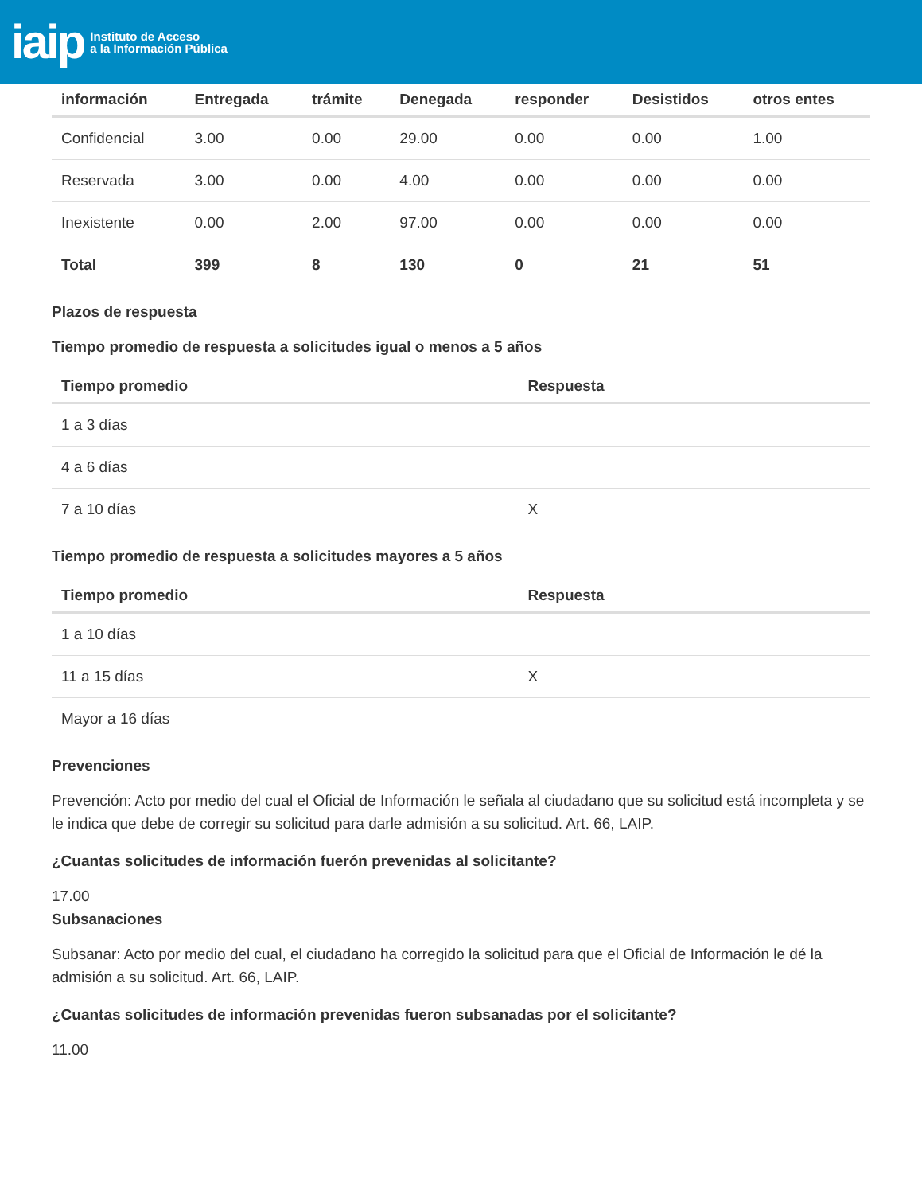iaip Instituto de Acceso
a la Información Pública
| información | Entregada | trámite | Denegada | responder | Desistidos | otros entes |
| --- | --- | --- | --- | --- | --- | --- |
| Confidencial | 3.00 | 0.00 | 29.00 | 0.00 | 0.00 | 1.00 |
| Reservada | 3.00 | 0.00 | 4.00 | 0.00 | 0.00 | 0.00 |
| Inexistente | 0.00 | 2.00 | 97.00 | 0.00 | 0.00 | 0.00 |
| Total | 399 | 8 | 130 | 0 | 21 | 51 |
Plazos de respuesta
Tiempo promedio de respuesta a solicitudes igual o menos a 5 años
| Tiempo promedio | Respuesta |
| --- | --- |
| 1 a 3 días | |
| 4 a 6 días | |
| 7 a 10 días | X |
Tiempo promedio de respuesta a solicitudes mayores a 5 años
| Tiempo promedio | Respuesta |
| --- | --- |
| 1 a 10 días | |
| 11 a 15 días | X |
| Mayor a 16 días | |
Prevenciones
Prevención: Acto por medio del cual el Oficial de Información le señala al ciudadano que su solicitud está incompleta y se le indica que debe de corregir su solicitud para darle admisión a su solicitud. Art. 66, LAIP.
¿Cuantas solicitudes de información fuerón prevenidas al solicitante?
17.00
Subsanaciones
Subsanar: Acto por medio del cual, el ciudadano ha corregido la solicitud para que el Oficial de Información le dé la admisión a su solicitud. Art. 66, LAIP.
¿Cuantas solicitudes de información prevenidas fueron subsanadas por el solicitante?
11.00